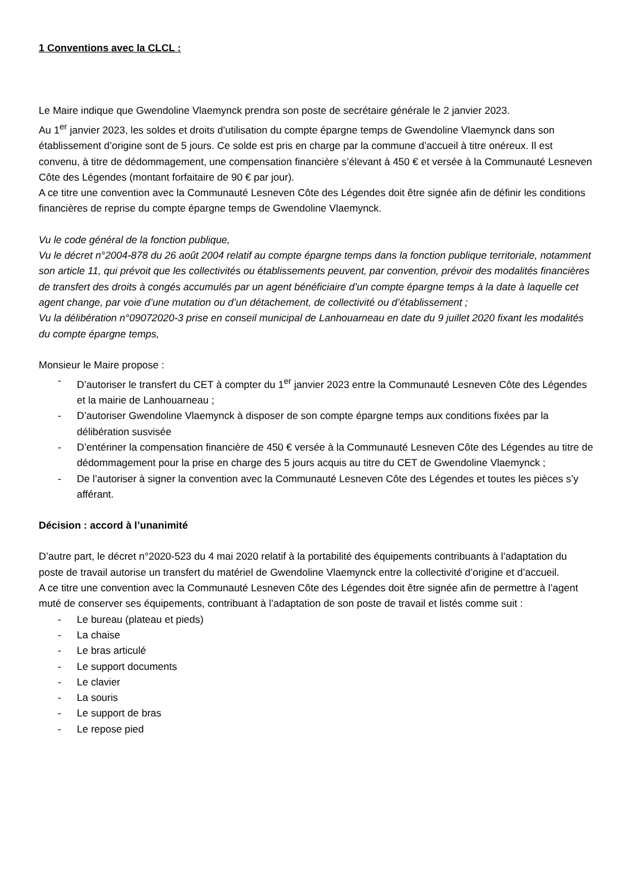1 Conventions avec la CLCL :
Le Maire indique que Gwendoline Vlaemynck prendra son poste de secrétaire générale le 2 janvier 2023.
Au 1<sup>er</sup> janvier 2023, les soldes et droits d’utilisation du compte épargne temps de Gwendoline Vlaemynck dans son établissement d’origine sont de 5 jours. Ce solde est pris en charge par la commune d’accueil à titre onéreux. Il est convenu, à titre de dédommagement, une compensation financière s’élevant à 450 € et versée à la Communauté Lesneven Côte des Légendes (montant forfaitaire de 90 € par jour).
A ce titre une convention avec la Communauté Lesneven Côte des Légendes doit être signée afin de définir les conditions financières de reprise du compte épargne temps de Gwendoline Vlaemynck.
Vu le code général de la fonction publique,
Vu le décret n°2004-878 du 26 août 2004 relatif au compte épargne temps dans la fonction publique territoriale, notamment son article 11, qui prévoit que les collectivités ou établissements peuvent, par convention, prévoir des modalités financières de transfert des droits à congés accumulés par un agent bénéficiaire d’un compte épargne temps à la date à laquelle cet agent change, par voie d’une mutation ou d’un détachement, de collectivité ou d’établissement ;
Vu la délibération n°09072020-3 prise en conseil municipal de Lanhouarneau en date du 9 juillet 2020 fixant les modalités du compte épargne temps,
Monsieur le Maire propose :
- D’autoriser le transfert du CET à compter du 1<sup>er</sup> janvier 2023 entre la Communauté Lesneven Côte des Légendes et la mairie de Lanhouarneau ;
- D’autoriser Gwendoline Vlaemynck à disposer de son compte épargne temps aux conditions fixées par la délibération susvisée
- D’entériner la compensation financière de 450 € versée à la Communauté Lesneven Côte des Légendes au titre de dédommagement pour la prise en charge des 5 jours acquis au titre du CET de Gwendoline Vlaemynck ;
- De l’autoriser à signer la convention avec la Communauté Lesneven Côte des Légendes et toutes les pièces s’y afférant.
Décision : accord à l’unanimité
D’autre part, le décret n°2020-523 du 4 mai 2020 relatif à la portabilité des équipements contribuants à l’adaptation du poste de travail autorise un transfert du matériel de Gwendoline Vlaemynck entre la collectivité d’origine et d’accueil.
A ce titre une convention avec la Communauté Lesneven Côte des Légendes doit être signée afin de permettre à l’agent muté de conserver ses équipements, contribuant à l’adaptation de son poste de travail et listés comme suit :
- Le bureau (plateau et pieds)
- La chaise
- Le bras articulé
- Le support documents
- Le clavier
- La souris
- Le support de bras
- Le repose pied